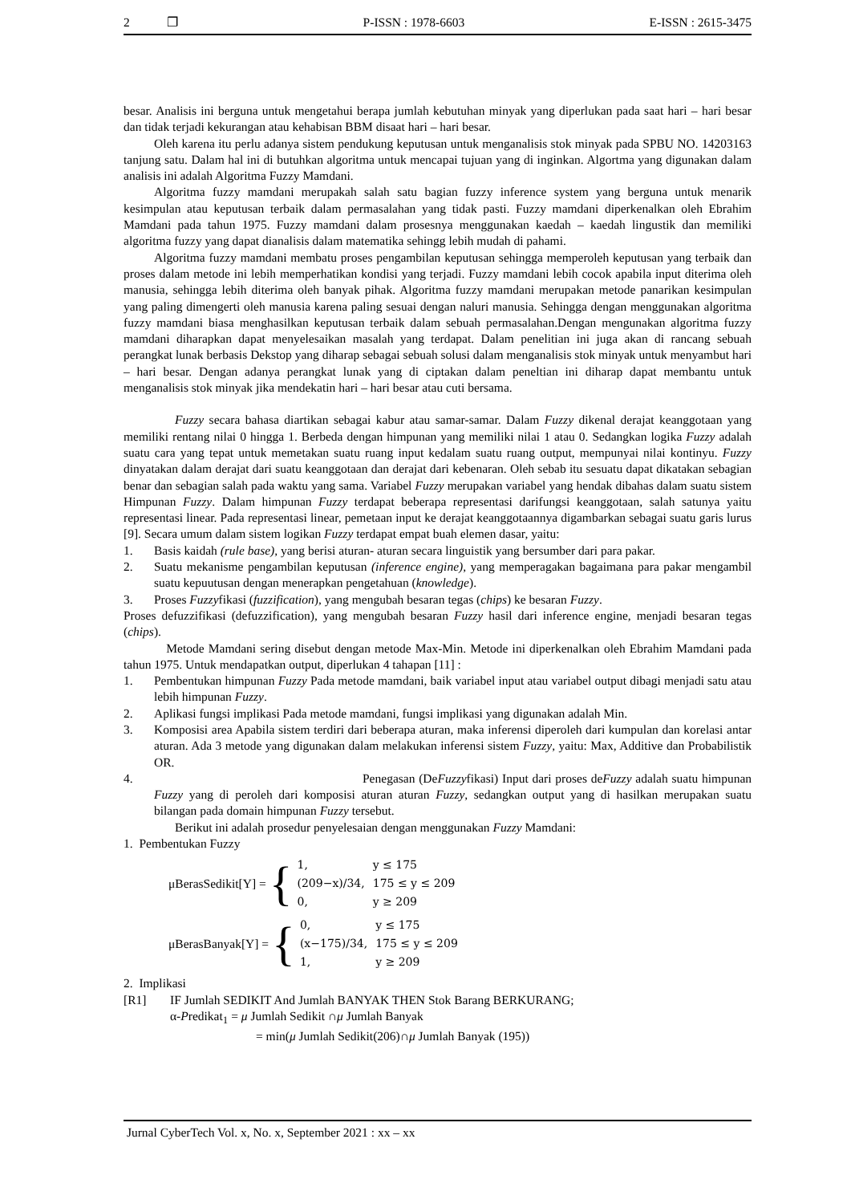2 ❐ P-ISSN : 1978-6603 E-ISSN : 2615-3475
besar. Analisis ini berguna untuk mengetahui berapa jumlah kebutuhan minyak yang diperlukan pada saat hari – hari besar dan tidak terjadi kekurangan atau kehabisan BBM disaat hari – hari besar.
Oleh karena itu perlu adanya sistem pendukung keputusan untuk menganalisis stok minyak pada SPBU NO. 14203163 tanjung satu. Dalam hal ini di butuhkan algoritma untuk mencapai tujuan yang di inginkan. Algortma yang digunakan dalam analisis ini adalah Algoritma Fuzzy Mamdani.
Algoritma fuzzy mamdani merupakah salah satu bagian fuzzy inference system yang berguna untuk menarik kesimpulan atau keputusan terbaik dalam permasalahan yang tidak pasti. Fuzzy mamdani diperkenalkan oleh Ebrahim Mamdani pada tahun 1975. Fuzzy mamdani dalam prosesnya menggunakan kaedah – kaedah lingustik dan memiliki algoritma fuzzy yang dapat dianalisis dalam matematika sehingg lebih mudah di pahami.
Algoritma fuzzy mamdani membatu proses pengambilan keputusan sehingga memperoleh keputusan yang terbaik dan proses dalam metode ini lebih memperhatikan kondisi yang terjadi. Fuzzy mamdani lebih cocok apabila input diterima oleh manusia, sehingga lebih diterima oleh banyak pihak. Algoritma fuzzy mamdani merupakan metode panarikan kesimpulan yang paling dimengerti oleh manusia karena paling sesuai dengan naluri manusia. Sehingga dengan menggunakan algoritma fuzzy mamdani biasa menghasilkan keputusan terbaik dalam sebuah permasalahan.Dengan mengunakan algoritma fuzzy mamdani diharapkan dapat menyelesaikan masalah yang terdapat. Dalam penelitian ini juga akan di rancang sebuah perangkat lunak berbasis Dekstop yang diharap sebagai sebuah solusi dalam menganalisis stok minyak untuk menyambut hari – hari besar. Dengan adanya perangkat lunak yang di ciptakan dalam peneltian ini diharap dapat membantu untuk menganalisis stok minyak jika mendekatin hari – hari besar atau cuti bersama.
Fuzzy secara bahasa diartikan sebagai kabur atau samar-samar. Dalam Fuzzy dikenal derajat keanggotaan yang memiliki rentang nilai 0 hingga 1. Berbeda dengan himpunan yang memiliki nilai 1 atau 0. Sedangkan logika Fuzzy adalah suatu cara yang tepat untuk memetakan suatu ruang input kedalam suatu ruang output, mempunyai nilai kontinyu. Fuzzy dinyatakan dalam derajat dari suatu keanggotaan dan derajat dari kebenaran. Oleh sebab itu sesuatu dapat dikatakan sebagian benar dan sebagian salah pada waktu yang sama. Variabel Fuzzy merupakan variabel yang hendak dibahas dalam suatu sistem Himpunan Fuzzy. Dalam himpunan Fuzzy terdapat beberapa representasi darifungsi keanggotaan, salah satunya yaitu representasi linear. Pada representasi linear, pemetaan input ke derajat keanggotaannya digambarkan sebagai suatu garis lurus [9]. Secara umum dalam sistem logikan Fuzzy terdapat empat buah elemen dasar, yaitu:
1. Basis kaidah (rule base), yang berisi aturan- aturan secara linguistik yang bersumber dari para pakar.
2. Suatu mekanisme pengambilan keputusan (inference engine), yang memperagakan bagaimana para pakar mengambil suatu kepuutusan dengan menerapkan pengetahuan (knowledge).
3. Proses Fuzzyfikasi (fuzzification), yang mengubah besaran tegas (chips) ke besaran Fuzzy.
Proses defuzzifikasi (defuzzification), yang mengubah besaran Fuzzy hasil dari inference engine, menjadi besaran tegas (chips).
Metode Mamdani sering disebut dengan metode Max-Min. Metode ini diperkenalkan oleh Ebrahim Mamdani pada tahun 1975. Untuk mendapatkan output, diperlukan 4 tahapan [11] :
1. Pembentukan himpunan Fuzzy Pada metode mamdani, baik variabel input atau variabel output dibagi menjadi satu atau lebih himpunan Fuzzy.
2. Aplikasi fungsi implikasi Pada metode mamdani, fungsi implikasi yang digunakan adalah Min.
3. Komposisi area Apabila sistem terdiri dari beberapa aturan, maka inferensi diperoleh dari kumpulan dan korelasi antar aturan. Ada 3 metode yang digunakan dalam melakukan inferensi sistem Fuzzy, yaitu: Max, Additive dan Probabilistik OR.
4. Penegasan (DeFuzzyfikasi) Input dari proses deFuzzy adalah suatu himpunan Fuzzy yang di peroleh dari komposisi aturan aturan Fuzzy, sedangkan output yang di hasilkan merupakan suatu bilangan pada domain himpunan Fuzzy tersebut.
Berikut ini adalah prosedur penyelesaian dengan menggunakan Fuzzy Mamdani:
1. Pembentukan Fuzzy
μBerasSedikit[Y] = {
| 1, | y ≤ 175 |
| (209−x)/34, | 175 ≤ y ≤ 209 |
| 0, | y ≥ 209 |
μBerasBanyak[Y] = {
| 0, | y ≤ 175 |
| (x−175)/34, | 175 ≤ y ≤ 209 |
| 1, | y ≥ 209 |
2. Implikasi
[R1] IF Jumlah SEDIKIT And Jumlah BANYAK THEN Stok Barang BERKURANG;
α-Predikat<sub>1</sub> = μ Jumlah Sedikit ∩μ Jumlah Banyak
= min(μ Jumlah Sedikit(206)∩μ Jumlah Banyak (195))
Jurnal CyberTech Vol. x, No. x, September 2021 : xx – xx